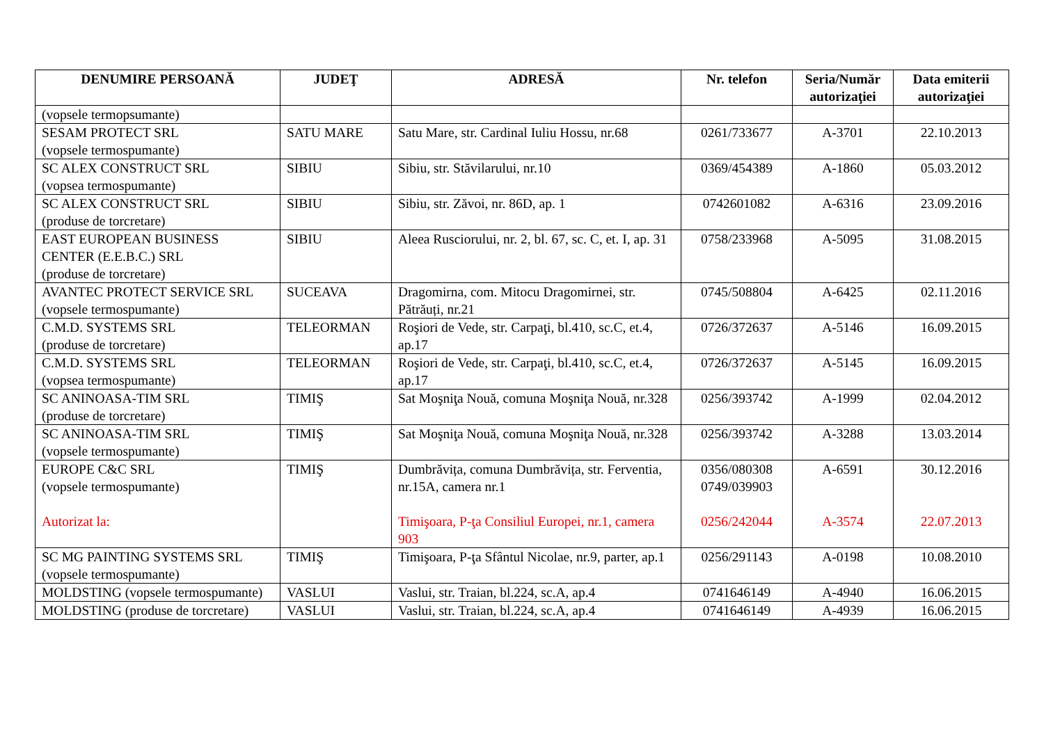| DENUMIRE PERSOANĂ | JUDEŢ | ADRESĂ | Nr. telefon | Seria/Număr autorizaţiei | Data emiterii autorizaţiei |
| --- | --- | --- | --- | --- | --- |
| (vopsele termopsumante) | | | | | |
| SESAM PROTECT SRL (vopsele termospumante) | SATU MARE | Satu Mare, str. Cardinal Iuliu Hossu, nr.68 | 0261/733677 | A-3701 | 22.10.2013 |
| SC ALEX CONSTRUCT SRL (vopsea termospumante) | SIBIU | Sibiu, str. Stăvilarului, nr.10 | 0369/454389 | A-1860 | 05.03.2012 |
| SC ALEX CONSTRUCT SRL (produse de torcretare) | SIBIU | Sibiu, str. Zăvoi, nr. 86D, ap. 1 | 0742601082 | A-6316 | 23.09.2016 |
| EAST EUROPEAN BUSINESS CENTER (E.E.B.C.) SRL (produse de torcretare) | SIBIU | Aleea Rusciorului, nr. 2, bl. 67, sc. C, et. I, ap. 31 | 0758/233968 | A-5095 | 31.08.2015 |
| AVANTEC PROTECT SERVICE SRL (vopsele termospumante) | SUCEAVA | Dragomirna, com. Mitocu Dragomirnei, str. Pătrăuți, nr.21 | 0745/508804 | A-6425 | 02.11.2016 |
| C.M.D. SYSTEMS SRL (produse de torcretare) | TELEORMAN | Roşiori de Vede, str. Carpaţi, bl.410, sc.C, et.4, ap.17 | 0726/372637 | A-5146 | 16.09.2015 |
| C.M.D. SYSTEMS SRL (vopsea termospumante) | TELEORMAN | Roşiori de Vede, str. Carpaţi, bl.410, sc.C, et.4, ap.17 | 0726/372637 | A-5145 | 16.09.2015 |
| SC ANINOASA-TIM SRL (produse de torcretare) | TIMIŞ | Sat Moşniţa Nouă, comuna Moşniţa Nouă, nr.328 | 0256/393742 | A-1999 | 02.04.2012 |
| SC ANINOASA-TIM SRL (vopsele termospumante) | TIMIŞ | Sat Moşniţa Nouă, comuna Moşniţa Nouă, nr.328 | 0256/393742 | A-3288 | 13.03.2014 |
| EUROPE C&C SRL (vopsele termospumante) Autorizat la: | TIMIŞ | Dumbrăvița, comuna Dumbrăvița, str. Ferventia, nr.15A, camera nr.1 Timişoara, P-ţa Consiliul Europei, nr.1, camera 903 | 0356/080308 0749/039903 0256/242044 | A-6591 A-3574 | 30.12.2016 22.07.2013 |
| SC MG PAINTING SYSTEMS SRL (vopsele termospumante) | TIMIŞ | Timişoara, P-ţa Sfântul Nicolae, nr.9, parter, ap.1 | 0256/291143 | A-0198 | 10.08.2010 |
| MOLDSTING (vopsele termospumante) | VASLUI | Vaslui, str. Traian, bl.224, sc.A, ap.4 | 0741646149 | A-4940 | 16.06.2015 |
| MOLDSTING (produse de torcretare) | VASLUI | Vaslui, str. Traian, bl.224, sc.A, ap.4 | 0741646149 | A-4939 | 16.06.2015 |